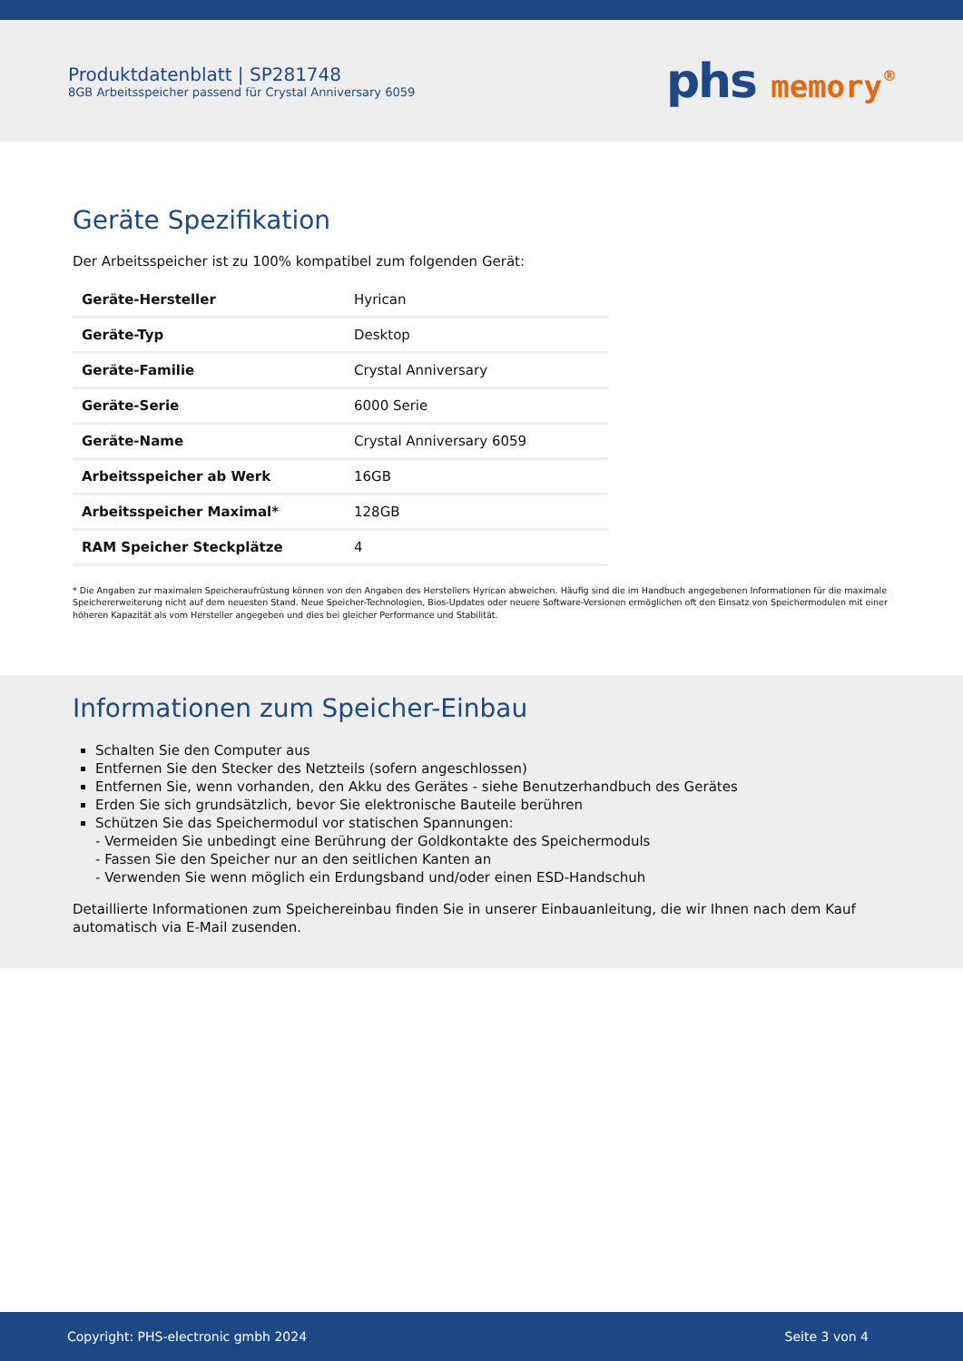Produktdatenblatt | SP281748
8GB Arbeitsspeicher passend für Crystal Anniversary 6059
phs memory<sup>®</sup>
Geräte Spezifikation
Der Arbeitsspeicher ist zu 100% kompatibel zum folgenden Gerät:
| Geräte-Hersteller | Hyrican |
| Geräte-Typ | Desktop |
| Geräte-Familie | Crystal Anniversary |
| Geräte-Serie | 6000 Serie |
| Geräte-Name | Crystal Anniversary 6059 |
| Arbeitsspeicher ab Werk | 16GB |
| Arbeitsspeicher Maximal* | 128GB |
| RAM Speicher Steckplätze | 4 |
* Die Angaben zur maximalen Speicheraufrüstung können von den Angaben des Herstellers Hyrican abweichen. Häufig sind die im Handbuch angegebenen Informationen für die maximale Speichererweiterung nicht auf dem neuesten Stand. Neue Speicher-Technologien, Bios-Updates oder neuere Software-Versionen ermöglichen oft den Einsatz von Speichermodulen mit einer höheren Kapazität als vom Hersteller angegeben und dies bei gleicher Performance und Stabilität.
Informationen zum Speicher-Einbau
Schalten Sie den Computer aus
Entfernen Sie den Stecker des Netzteils (sofern angeschlossen)
Entfernen Sie, wenn vorhanden, den Akku des Gerätes - siehe Benutzerhandbuch des Gerätes
Erden Sie sich grundsätzlich, bevor Sie elektronische Bauteile berühren
Schützen Sie das Speichermodul vor statischen Spannungen:
- Vermeiden Sie unbedingt eine Berührung der Goldkontakte des Speichermoduls
- Fassen Sie den Speicher nur an den seitlichen Kanten an
- Verwenden Sie wenn möglich ein Erdungsband und/oder einen ESD-Handschuh
Detaillierte Informationen zum Speichereinbau finden Sie in unserer Einbauanleitung, die wir Ihnen nach dem Kauf automatisch via E-Mail zusenden.
Copyright: PHS-electronic gmbh 2024 Seite 3 von 4